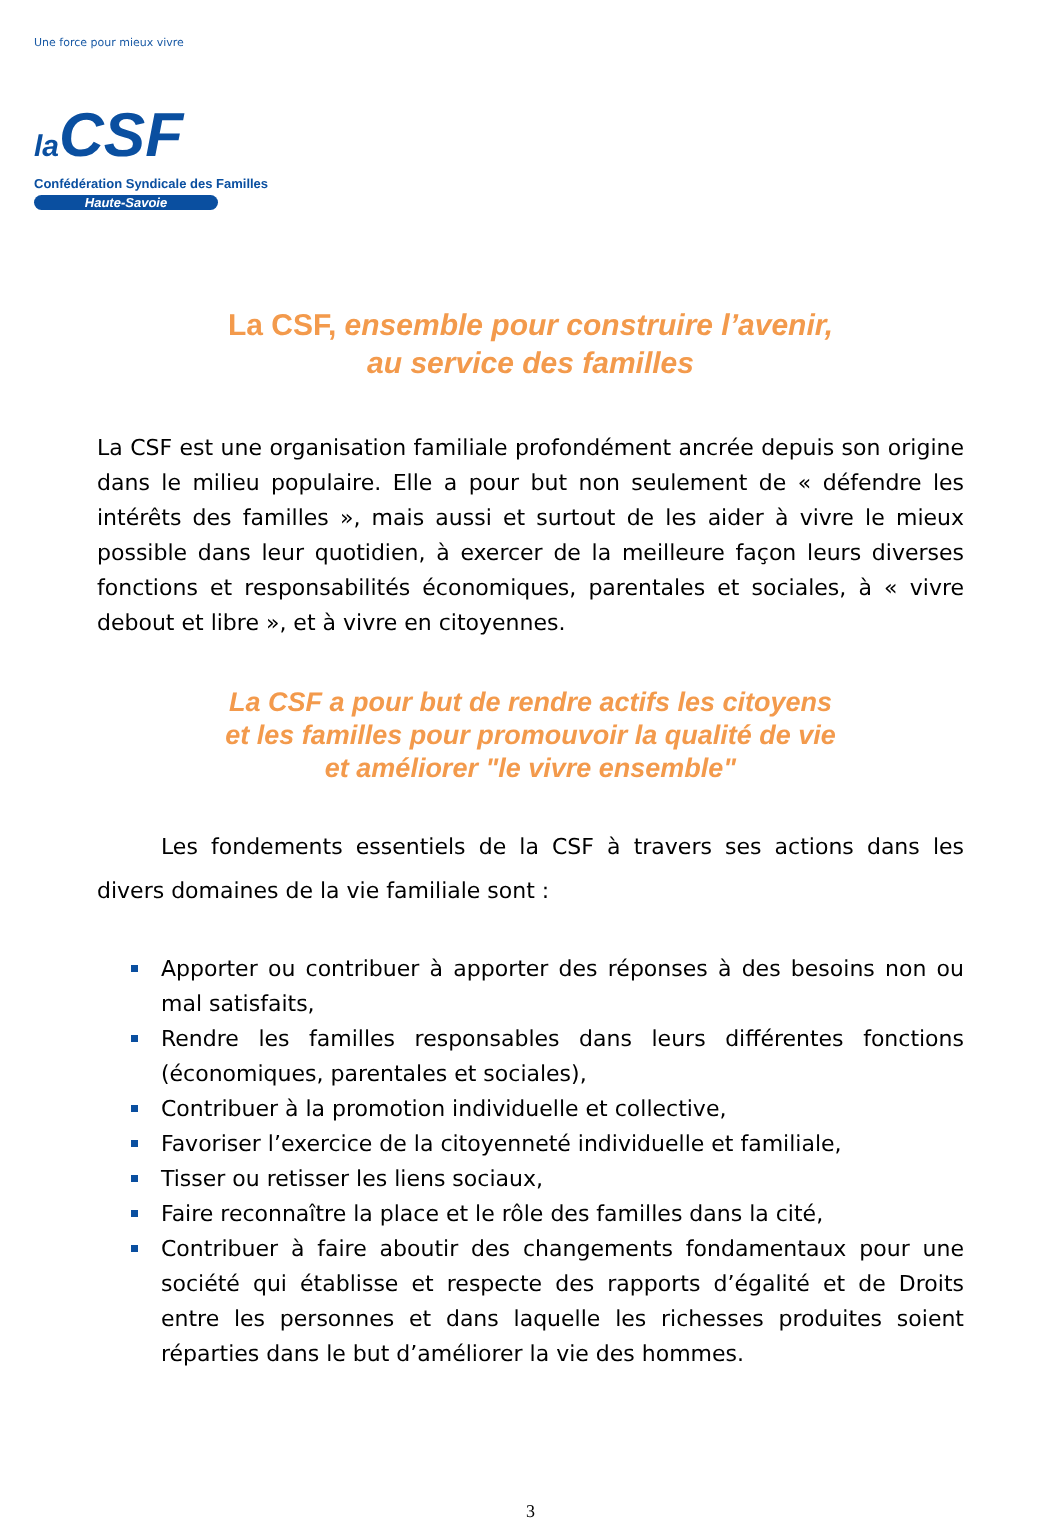Une force pour mieux vivre
la CSF
Confédération Syndicale des Familles
Haute-Savoie
La CSF, ensemble pour construire l’avenir,
au service des familles
La CSF est une organisation familiale profondément ancrée depuis son origine dans le milieu populaire. Elle a pour but non seulement de « défendre les intérêts des familles », mais aussi et surtout de les aider à vivre le mieux possible dans leur quotidien, à exercer de la meilleure façon leurs diverses fonctions et responsabilités économiques, parentales et sociales, à « vivre debout et libre », et à vivre en citoyennes.
La CSF a pour but de rendre actifs les citoyens
et les familles pour promouvoir la qualité de vie
et améliorer "le vivre ensemble"
Les fondements essentiels de la CSF à travers ses actions dans les divers domaines de la vie familiale sont :
Apporter ou contribuer à apporter des réponses à des besoins non ou mal satisfaits,
Rendre les familles responsables dans leurs différentes fonctions (économiques, parentales et sociales),
Contribuer à la promotion individuelle et collective,
Favoriser l’exercice de la citoyenneté individuelle et familiale,
Tisser ou retisser les liens sociaux,
Faire reconnaître la place et le rôle des familles dans la cité,
Contribuer à faire aboutir des changements fondamentaux pour une société qui établisse et respecte des rapports d’égalité et de Droits entre les personnes et dans laquelle les richesses produites soient réparties dans le but d’améliorer la vie des hommes.
3